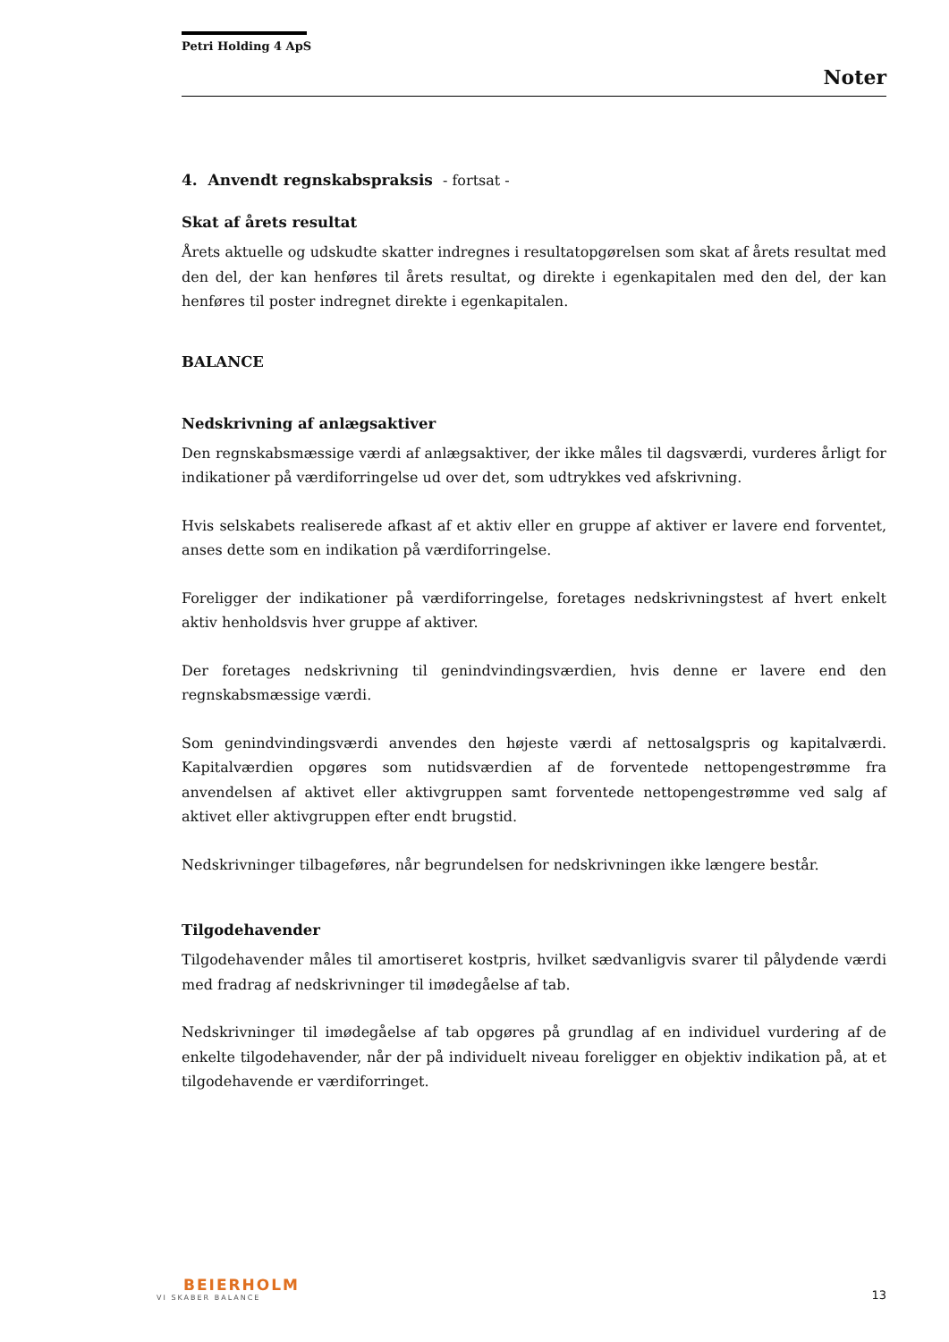Petri Holding 4 ApS
Noter
4. Anvendt regnskabspraksis - fortsat -
Skat af årets resultat
Årets aktuelle og udskudte skatter indregnes i resultatopgørelsen som skat af årets resultat med den del, der kan henføres til årets resultat, og direkte i egenkapitalen med den del, der kan henføres til poster indregnet direkte i egenkapitalen.
BALANCE
Nedskrivning af anlægsaktiver
Den regnskabsmæssige værdi af anlægsaktiver, der ikke måles til dagsværdi, vurderes årligt for indikationer på værdiforringelse ud over det, som udtrykkes ved afskrivning.
Hvis selskabets realiserede afkast af et aktiv eller en gruppe af aktiver er lavere end forventet, anses dette som en indikation på værdiforringelse.
Foreligger der indikationer på værdiforringelse, foretages nedskrivningstest af hvert enkelt aktiv henholdsvis hver gruppe af aktiver.
Der foretages nedskrivning til genindvindingsværdien, hvis denne er lavere end den regnskabsmæssige værdi.
Som genindvindingsværdi anvendes den højeste værdi af nettosalgspris og kapitalværdi. Kapitalværdien opgøres som nutidsværdien af de forventede nettopengestrømme fra anvendelsen af aktivet eller aktivgruppen samt forventede nettopengestrømme ved salg af aktivet eller aktivgruppen efter endt brugstid.
Nedskrivninger tilbageføres, når begrundelsen for nedskrivningen ikke længere består.
Tilgodehavender
Tilgodehavender måles til amortiseret kostpris, hvilket sædvanligvis svarer til pålydende værdi med fradrag af nedskrivninger til imødegåelse af tab.
Nedskrivninger til imødegåelse af tab opgøres på grundlag af en individuel vurdering af de enkelte tilgodehavender, når der på individuelt niveau foreligger en objektiv indikation på, at et tilgodehavende er værdiforringet.
BEIERHOLM
VI SKABER BALANCE
13